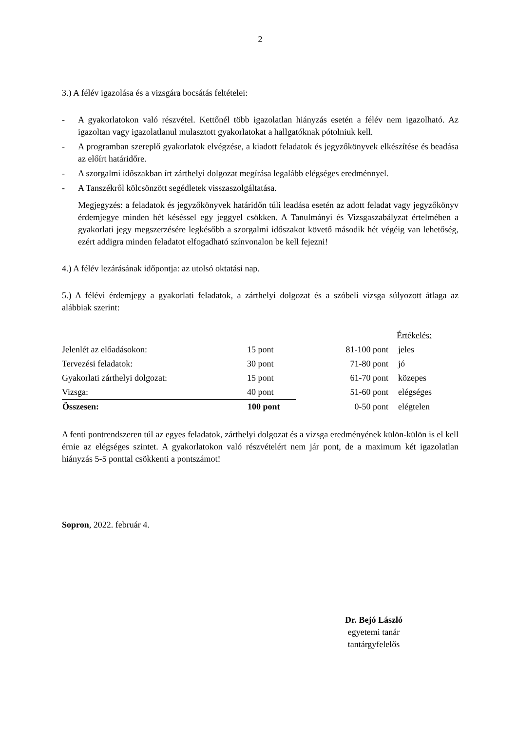2
3.) A félév igazolása és a vizsgára bocsátás feltételei:
- A gyakorlatokon való részvétel. Kettőnél több igazolatlan hiányzás esetén a félév nem igazolható. Az igazoltan vagy igazolatlanul mulasztott gyakorlatokat a hallgatóknak pótolniuk kell.
- A programban szereplő gyakorlatok elvégzése, a kiadott feladatok és jegyzőkönyvek elkészítése és beadása az előírt határidőre.
- A szorgalmi időszakban írt zárthelyi dolgozat megírása legalább elégséges eredménnyel.
- A Tanszékről kölcsönzött segédletek visszaszolgáltatása.
Megjegyzés: a feladatok és jegyzőkönyvek határidőn túli leadása esetén az adott feladat vagy jegyzőkönyv érdemjegye minden hét késéssel egy jeggyel csökken. A Tanulmányi és Vizsgaszabályzat értelmében a gyakorlati jegy megszerzésére legkésőbb a szorgalmi időszakot követő második hét végéig van lehetőség, ezért addigra minden feladatot elfogadható színvonalon be kell fejezni!
4.) A félév lezárásának időpontja: az utolsó oktatási nap.
5.) A félévi érdemjegy a gyakorlati feladatok, a zárthelyi dolgozat és a szóbeli vizsga súlyozott átlaga az alábbiak szerint:
| | | Értékelés: | | |
| Jelenlét az előadásokon: | 15 pont | 81-100 pont | jeles | |
| Tervezési feladatok: | 30 pont | 71-80 pont | jó | |
| Gyakorlati zárthelyi dolgozat: | 15 pont | 61-70 pont | közepes | |
| Vizsga: | 40 pont | 51-60 pont | elégséges | |
| Összesen: | 100 pont | 0-50 pont | elégtelen | |
A fenti pontrendszeren túl az egyes feladatok, zárthelyi dolgozat és a vizsga eredményének külön-külön is el kell érnie az elégséges szintet. A gyakorlatokon való részvételért nem jár pont, de a maximum két igazolatlan hiányzás 5-5 ponttal csökkenti a pontszámot!
Sopron, 2022. február 4.
Dr. Bejó László
egyetemi tanár
tantárgyfelelős